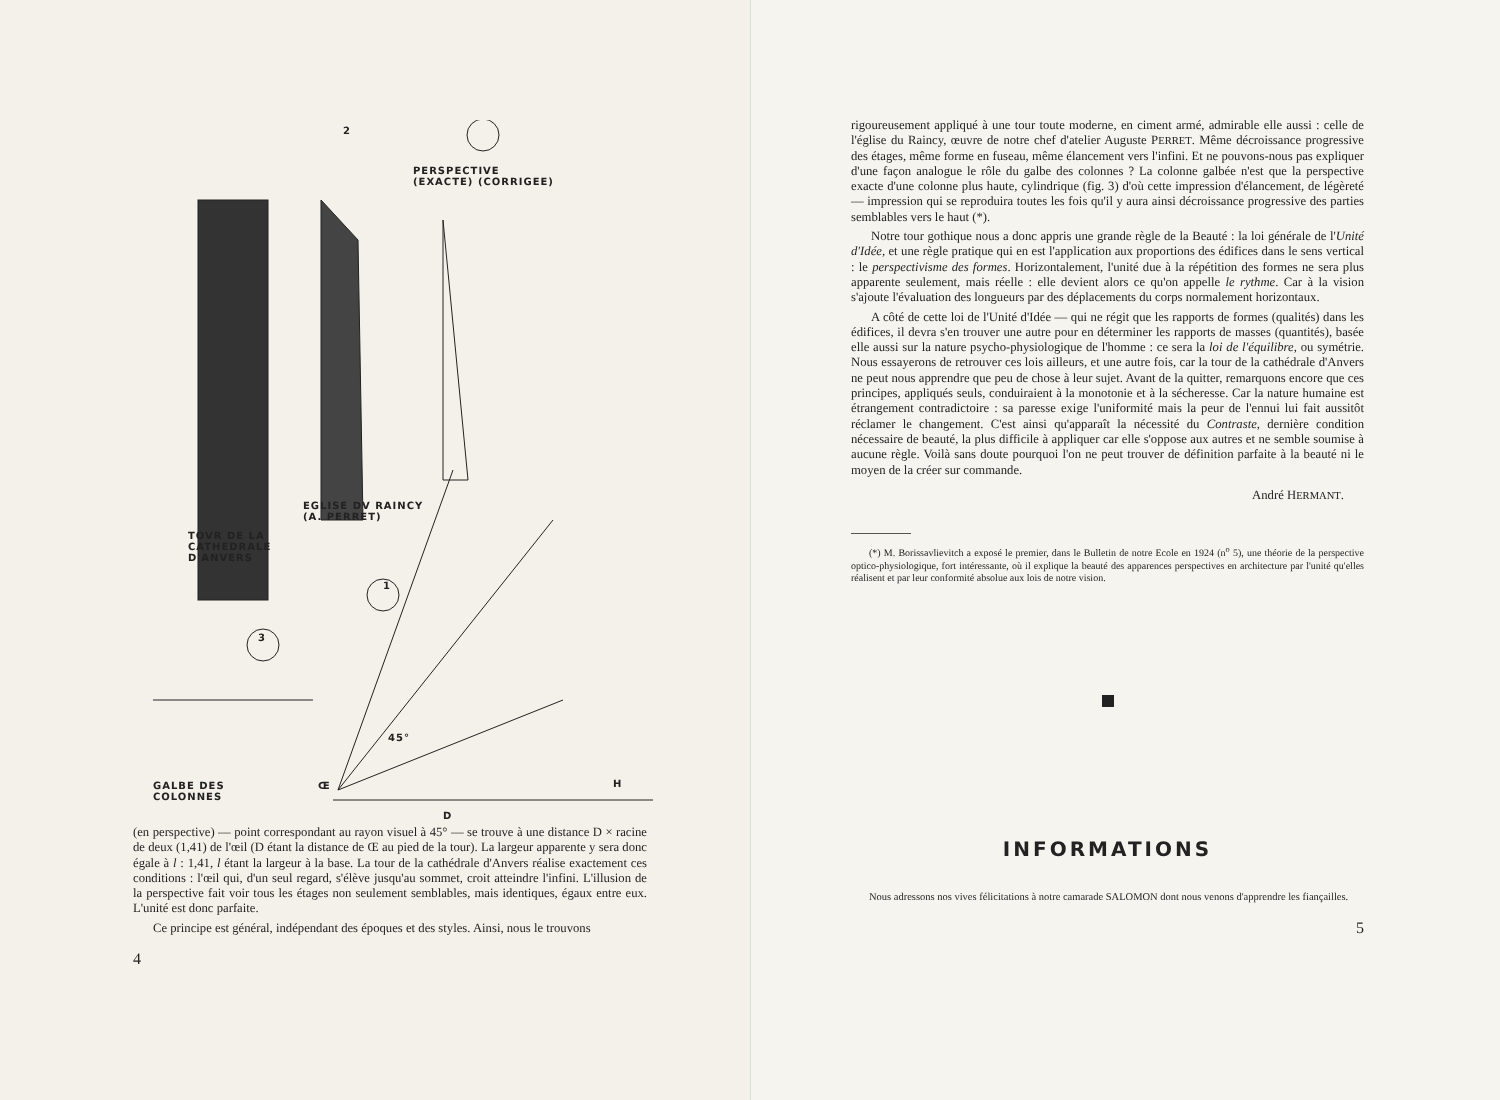2
PERSPECTIVE
(EXACTE) (CORRIGEE)
TOVR DE LA
CATHEDRALE
D'ANVERS
EGLISE DV RAINCY
(A. PERRET)
1
3
GALBE DES
COLONNES
Œ H
D
45°
(en perspective) — point correspondant au rayon visuel à 45° — se trouve à une distance D × racine de deux (1,41) de l'œil (D étant la distance de Œ au pied de la tour). La largeur apparente y sera donc égale à l : 1,41, l étant la largeur à la base. La tour de la cathédrale d'Anvers réalise exactement ces conditions : l'œil qui, d'un seul regard, s'élève jusqu'au sommet, croit atteindre l'infini. L'illusion de la perspective fait voir tous les étages non seulement semblables, mais identiques, égaux entre eux. L'unité est donc parfaite.
Ce principe est général, indépendant des époques et des styles. Ainsi, nous le trouvons
4
rigoureusement appliqué à une tour toute moderne, en ciment armé, admirable elle aussi : celle de l'église du Raincy, œuvre de notre chef d'atelier Auguste PERRET. Même décroissance progressive des étages, même forme en fuseau, même élancement vers l'infini. Et ne pouvons-nous pas expliquer d'une façon analogue le rôle du galbe des colonnes ? La colonne galbée n'est que la perspective exacte d'une colonne plus haute, cylindrique (fig. 3) d'où cette impression d'élancement, de légèreté — impression qui se reproduira toutes les fois qu'il y aura ainsi décroissance progressive des parties semblables vers le haut (*).
Notre tour gothique nous a donc appris une grande règle de la Beauté : la loi générale de l'Unité d'Idée, et une règle pratique qui en est l'application aux proportions des édifices dans le sens vertical : le perspectivisme des formes. Horizontalement, l'unité due à la répétition des formes ne sera plus apparente seulement, mais réelle : elle devient alors ce qu'on appelle le rythme. Car à la vision s'ajoute l'évaluation des longueurs par des déplacements du corps normalement horizontaux.
A côté de cette loi de l'Unité d'Idée — qui ne régit que les rapports de formes (qualités) dans les édifices, il devra s'en trouver une autre pour en déterminer les rapports de masses (quantités), basée elle aussi sur la nature psycho-physiologique de l'homme : ce sera la loi de l'équilibre, ou symétrie. Nous essayerons de retrouver ces lois ailleurs, et une autre fois, car la tour de la cathédrale d'Anvers ne peut nous apprendre que peu de chose à leur sujet. Avant de la quitter, remarquons encore que ces principes, appliqués seuls, conduiraient à la monotonie et à la sécheresse. Car la nature humaine est étrangement contradictoire : sa paresse exige l'uniformité mais la peur de l'ennui lui fait aussitôt réclamer le changement. C'est ainsi qu'apparaît la nécessité du Contraste, dernière condition nécessaire de beauté, la plus difficile à appliquer car elle s'oppose aux autres et ne semble soumise à aucune règle. Voilà sans doute pourquoi l'on ne peut trouver de définition parfaite à la beauté ni le moyen de la créer sur commande.
André HERMANT.
(*) M. Borissavlievitch a exposé le premier, dans le Bulletin de notre Ecole en 1924 (n<sup>o</sup> 5), une théorie de la perspective optico-physiologique, fort intéressante, où il explique la beauté des apparences perspectives en architecture par l'unité qu'elles réalisent et par leur conformité absolue aux lois de notre vision.
INFORMATIONS
Nous adressons nos vives félicitations à notre camarade SALOMON dont nous venons d'apprendre les fiançailles.
5